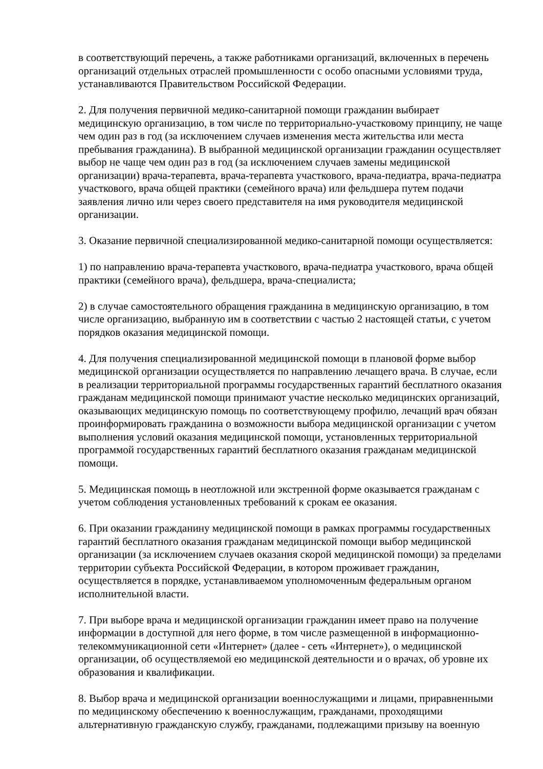в соответствующий перечень, а также работниками организаций, включенных в перечень организаций отдельных отраслей промышленности с особо опасными условиями труда, устанавливаются Правительством Российской Федерации.
2. Для получения первичной медико-санитарной помощи гражданин выбирает медицинскую организацию, в том числе по территориально-участковому принципу, не чаще чем один раз в год (за исключением случаев изменения места жительства или места пребывания гражданина). В выбранной медицинской организации гражданин осуществляет выбор не чаще чем один раз в год (за исключением случаев замены медицинской организации) врача-терапевта, врача-терапевта участкового, врача-педиатра, врача-педиатра участкового, врача общей практики (семейного врача) или фельдшера путем подачи заявления лично или через своего представителя на имя руководителя медицинской организации.
3. Оказание первичной специализированной медико-санитарной помощи осуществляется:
1) по направлению врача-терапевта участкового, врача-педиатра участкового, врача общей практики (семейного врача), фельдшера, врача-специалиста;
2) в случае самостоятельного обращения гражданина в медицинскую организацию, в том числе организацию, выбранную им в соответствии с частью 2 настоящей статьи, с учетом порядков оказания медицинской помощи.
4. Для получения специализированной медицинской помощи в плановой форме выбор медицинской организации осуществляется по направлению лечащего врача. В случае, если в реализации территориальной программы государственных гарантий бесплатного оказания гражданам медицинской помощи принимают участие несколько медицинских организаций, оказывающих медицинскую помощь по соответствующему профилю, лечащий врач обязан проинформировать гражданина о возможности выбора медицинской организации с учетом выполнения условий оказания медицинской помощи, установленных территориальной программой государственных гарантий бесплатного оказания гражданам медицинской помощи.
5. Медицинская помощь в неотложной или экстренной форме оказывается гражданам с учетом соблюдения установленных требований к срокам ее оказания.
6. При оказании гражданину медицинской помощи в рамках программы государственных гарантий бесплатного оказания гражданам медицинской помощи выбор медицинской организации (за исключением случаев оказания скорой медицинской помощи) за пределами территории субъекта Российской Федерации, в котором проживает гражданин, осуществляется в порядке, устанавливаемом уполномоченным федеральным органом исполнительной власти.
7. При выборе врача и медицинской организации гражданин имеет право на получение информации в доступной для него форме, в том числе размещенной в информационно-телекоммуникационной сети «Интернет» (далее - сеть «Интернет»), о медицинской организации, об осуществляемой ею медицинской деятельности и о врачах, об уровне их образования и квалификации.
8. Выбор врача и медицинской организации военнослужащими и лицами, приравненными по медицинскому обеспечению к военнослужащим, гражданами, проходящими альтернативную гражданскую службу, гражданами, подлежащими призыву на военную